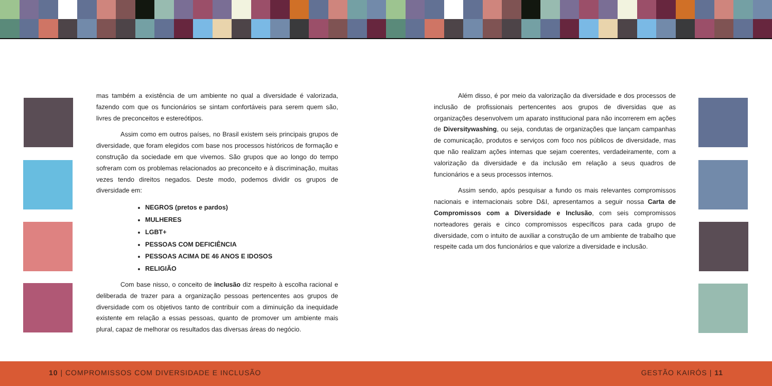mas também a existência de um ambiente no qual a diversidade é valorizada, fazendo com que os funcionários se sintam confortáveis para serem quem são, livres de preconceitos e estereótipos.
Assim como em outros países, no Brasil existem seis principais grupos de diversidade, que foram elegidos com base nos processos históricos de formação e construção da sociedade em que vivemos. São grupos que ao longo do tempo sofreram com os problemas relacionados ao preconceito e à discriminação, muitas vezes tendo direitos negados. Deste modo, podemos dividir os grupos de diversidade em:
NEGROS (pretos e pardos)
MULHERES
LGBT+
PESSOAS COM DEFICIÊNCIA
PESSOAS ACIMA DE 46 ANOS E IDOSOS
RELIGIÃO
Com base nisso, o conceito de inclusão diz respeito à escolha racional e deliberada de trazer para a organização pessoas pertencentes aos grupos de diversidade com os objetivos tanto de contribuir com a diminuição da inequidade existente em relação a essas pessoas, quanto de promover um ambiente mais plural, capaz de melhorar os resultados das diversas áreas do negócio.
Além disso, é por meio da valorização da diversidade e dos processos de inclusão de profissionais pertencentes aos grupos de diversidas que as organizações desenvolvem um aparato institucional para não incorrerem em ações de Diversitywashing, ou seja, condutas de organizações que lançam campanhas de comunicação, produtos e serviços com foco nos públicos de diversidade, mas que não realizam ações internas que sejam coerentes, verdadeiramente, com a valorização da diversidade e da inclusão em relação a seus quadros de funcionários e a seus processos internos.
Assim sendo, após pesquisar a fundo os mais relevantes compromissos nacionais e internacionais sobre D&I, apresentamos a seguir nossa Carta de Compromissos com a Diversidade e Inclusão, com seis compromissos norteadores gerais e cinco compromissos específicos para cada grupo de diversidade, com o intuito de auxiliar a construção de um ambiente de trabalho que respeite cada um dos funcionários e que valorize a diversidade e inclusão.
10 | COMPROMISSOS COM DIVERSIDADE E INCLUSÃO GESTÃO KAIRÓS | 11